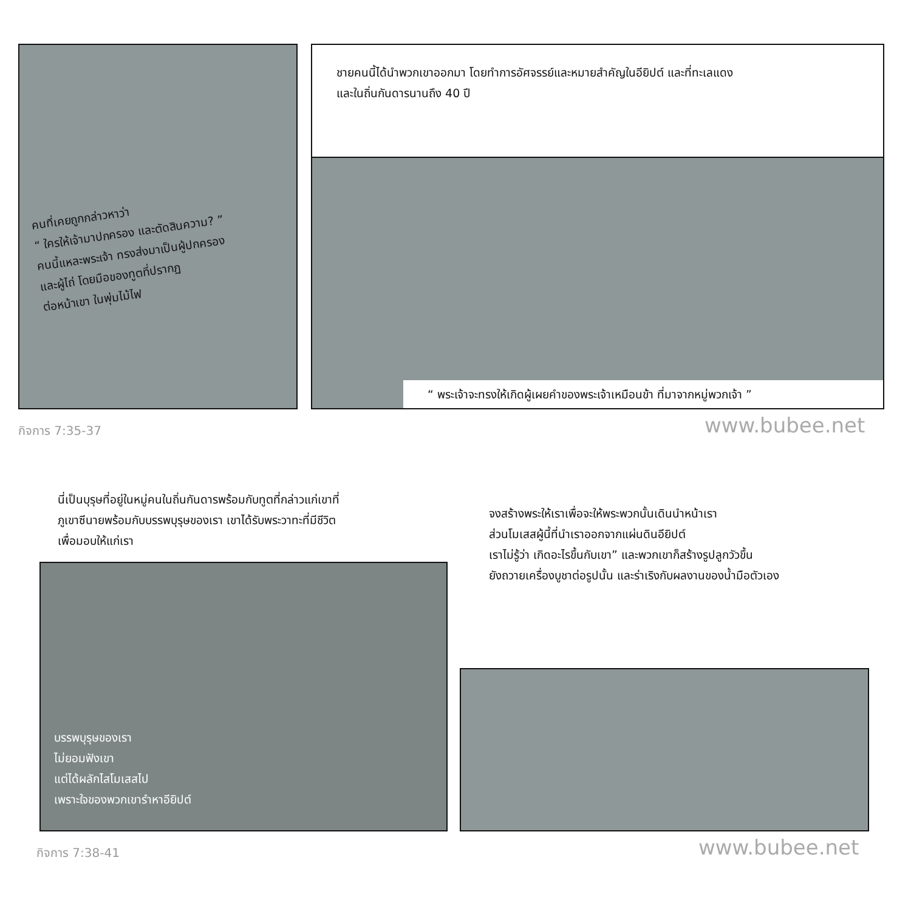คนที่เคยถูกกล่าวหาว่า
“ ใครให้เจ้ามาปกครอง และตัดสินความ? ”
คนนี้แหละพระเจ้า ทรงส่งมาเป็นผู้ปกครอง
และผู้ไถ่ โดยมือของทูตที่ปรากฏ
ต่อหน้าเขา ในพุ่มไม้ไฟ
ชายคนนี้ได้นำพวกเขาออกมา โดยทำการอัศจรรย์และหมายสำคัญในอียิปต์ และที่ทะเลแดง
และในถิ่นกันดารนานถึง 40 ปี
“ พระเจ้าจะทรงให้เกิดผู้เผยคำของพระเจ้าเหมือนข้า ที่มาจากหมู่พวกเจ้า ”
กิจการ 7:35-37 www.bubee.net
นี่เป็นบุรุษที่อยู่ในหมู่คนในถิ่นกันดารพร้อมกับทูตที่กล่าวแก่เขาที่
ภูเขาซีนายพร้อมกับบรรพบุรุษของเรา เขาได้รับพระวาทะที่มีชีวิต
เพื่อมอบให้แก่เรา
บรรพบุรุษของเรา
ไม่ยอมฟังเขา
แต่ได้ผลักไสโมเสสไป
เพราะใจของพวกเขารำหาอียิปต์
จงสร้างพระให้เราเพื่อจะให้พระพวกนั้นเดินนำหน้าเรา
ส่วนโมเสสผู้นี้ที่นำเราออกจากแผ่นดินอียิปต์
เราไม่รู้ว่า เกิดอะไรขึ้นกับเขา” และพวกเขาก็สร้างรูปลูกวัวขึ้น
ยังถวายเครื่องบูชาต่อรูปนั้น และร่าเริงกับผลงานของน้ำมือตัวเอง
กิจการ 7:38-41 www.bubee.net